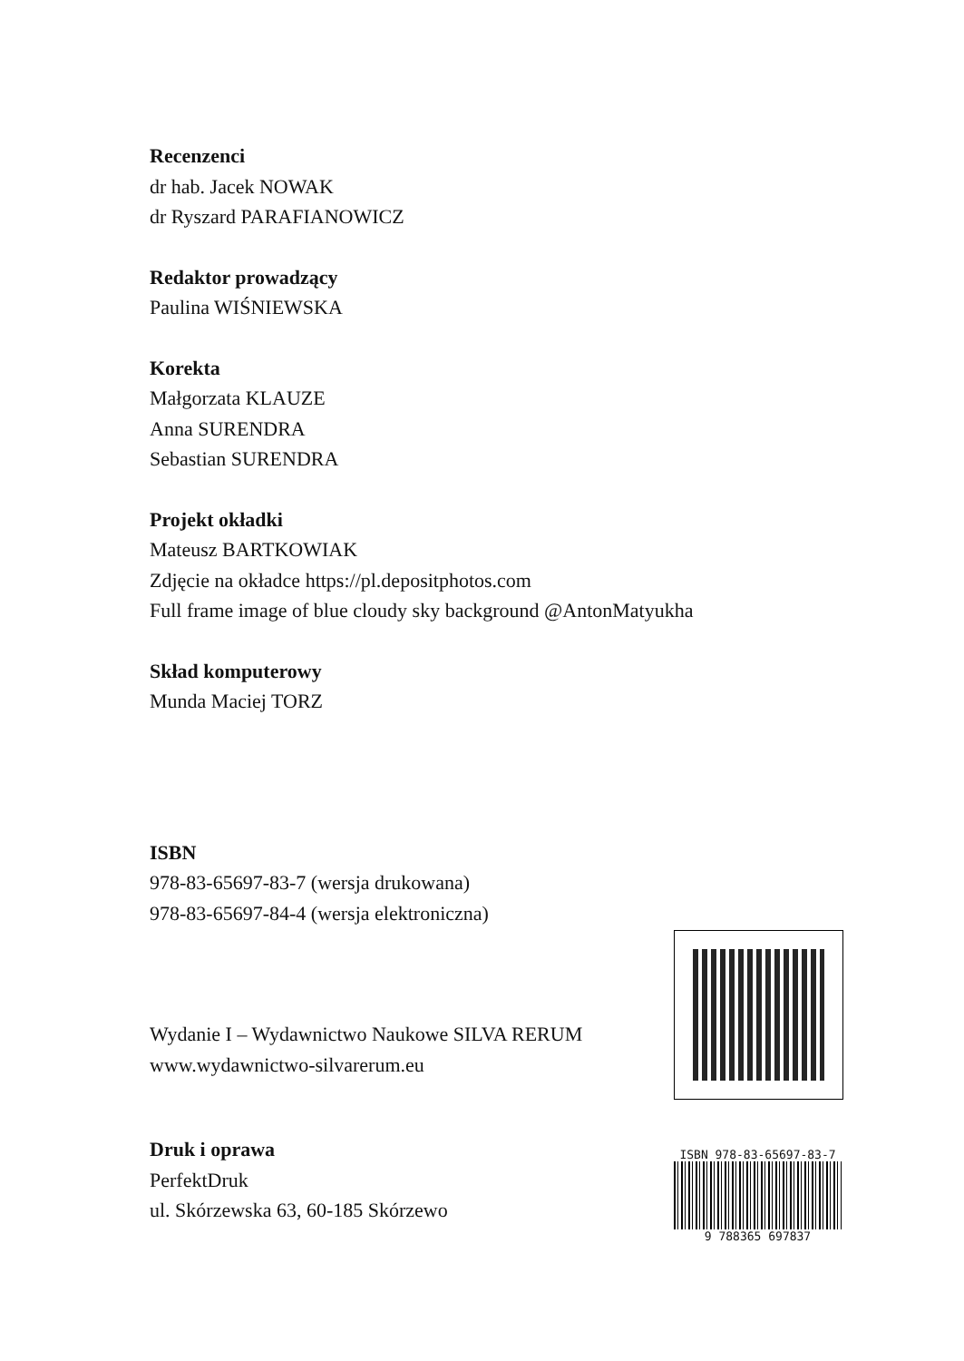Recenzenci
dr hab. Jacek NOWAK
dr Ryszard PARAFIANOWICZ
Redaktor prowadzący
Paulina WIŚNIEWSKA
Korekta
Małgorzata KLAUZE
Anna SURENDRA
Sebastian SURENDRA
Projekt okładki
Mateusz BARTKOWIAK
Zdjęcie na okładce https://pl.depositphotos.com
Full frame image of blue cloudy sky background @AntonMatyukha
Skład komputerowy
Munda Maciej TORZ
ISBN
978-83-65697-83-7 (wersja drukowana)
978-83-65697-84-4 (wersja elektroniczna)
Wydanie I – Wydawnictwo Naukowe SILVA RERUM
www.wydawnictwo-silvarerum.eu
Druk i oprawa
PerfektDruk
ul. Skórzewska 63, 60-185 Skórzewo
ISBN 978-83-65697-83-7
9 788365 697837